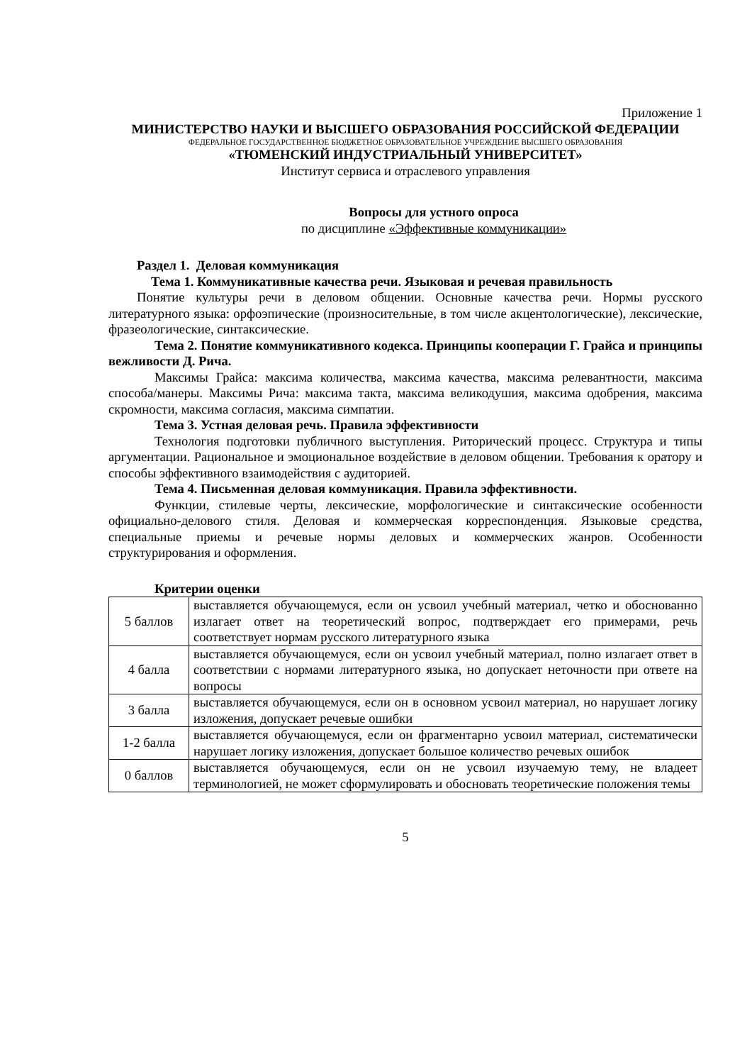Приложение 1
МИНИСТЕРСТВО НАУКИ И ВЫСШЕГО ОБРАЗОВАНИЯ РОССИЙСКОЙ ФЕДЕРАЦИИ
ФЕДЕРАЛЬНОЕ ГОСУДАРСТВЕННОЕ БЮДЖЕТНОЕ ОБРАЗОВАТЕЛЬНОЕ УЧРЕЖДЕНИЕ ВЫСШЕГО ОБРАЗОВАНИЯ
«ТЮМЕНСКИЙ ИНДУСТРИАЛЬНЫЙ УНИВЕРСИТЕТ»
Институт сервиса и отраслевого управления
Вопросы для устного опроса
по дисциплине «Эффективные коммуникации»
Раздел 1. Деловая коммуникация
Тема 1. Коммуникативные качества речи. Языковая и речевая правильность
Понятие культуры речи в деловом общении. Основные качества речи. Нормы русского литературного языка: орфоэпические (произносительные, в том числе акцентологические), лексические, фразеологические, синтаксические.
Тема 2. Понятие коммуникативного кодекса. Принципы кооперации Г. Грайса и принципы вежливости Д. Рича.
Максимы Грайса: максима количества, максима качества, максима релевантности, максима способа/манеры. Максимы Рича: максима такта, максима великодушия, максима одобрения, максима скромности, максима согласия, максима симпатии.
Тема 3. Устная деловая речь. Правила эффективности
Технология подготовки публичного выступления. Риторический процесс. Структура и типы аргументации. Рациональное и эмоциональное воздействие в деловом общении. Требования к оратору и способы эффективного взаимодействия с аудиторией.
Тема 4. Письменная деловая коммуникация. Правила эффективности.
Функции, стилевые черты, лексические, морфологические и синтаксические особенности официально-делового стиля. Деловая и коммерческая корреспонденция. Языковые средства, специальные приемы и речевые нормы деловых и коммерческих жанров. Особенности структурирования и оформления.
Критерии оценки
| 5 баллов | выставляется обучающемуся, если он усвоил учебный материал, четко и обоснованно излагает ответ на теоретический вопрос, подтверждает его примерами, речь соответствует нормам русского литературного языка |
| 4 балла | выставляется обучающемуся, если он усвоил учебный материал, полно излагает ответ в соответствии с нормами литературного языка, но допускает неточности при ответе на вопросы |
| 3 балла | выставляется обучающемуся, если он в основном усвоил материал, но нарушает логику изложения, допускает речевые ошибки |
| 1-2 балла | выставляется обучающемуся, если он фрагментарно усвоил материал, систематически нарушает логику изложения, допускает большое количество речевых ошибок |
| 0 баллов | выставляется обучающемуся, если он не усвоил изучаемую тему, не владеет терминологией, не может сформулировать и обосновать теоретические положения темы |
5